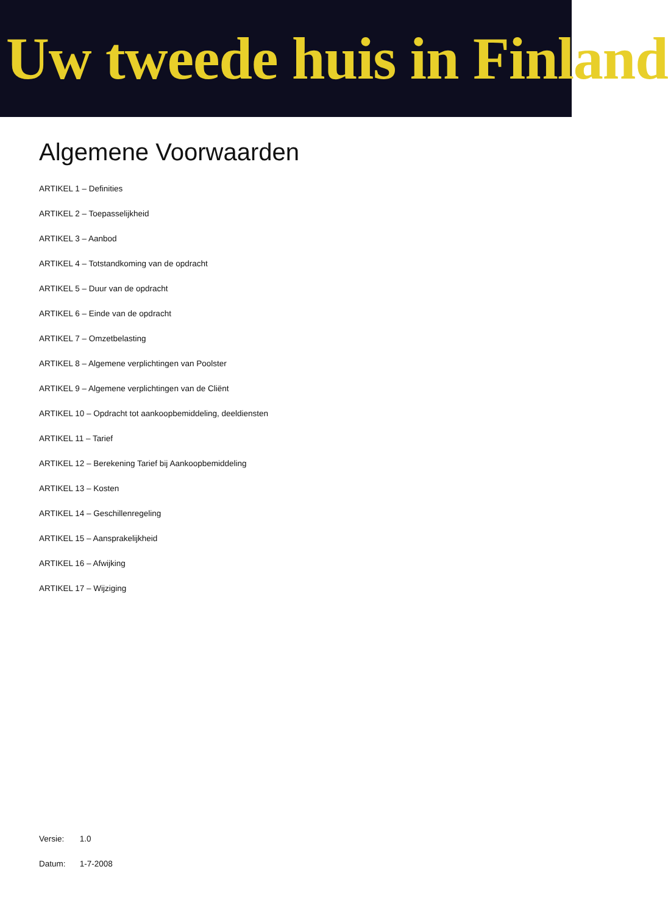Uw tweede huis in Finland
Algemene Voorwaarden
ARTIKEL 1 – Definities
ARTIKEL 2 – Toepasselijkheid
ARTIKEL 3 – Aanbod
ARTIKEL 4 – Totstandkoming van de opdracht
ARTIKEL 5 – Duur van de opdracht
ARTIKEL 6 – Einde van de opdracht
ARTIKEL 7 – Omzetbelasting
ARTIKEL 8 – Algemene verplichtingen van Poolster
ARTIKEL 9 – Algemene verplichtingen van de Cliënt
ARTIKEL 10 – Opdracht tot aankoopbemiddeling, deeldiensten
ARTIKEL 11 – Tarief
ARTIKEL 12 – Berekening Tarief bij Aankoopbemiddeling
ARTIKEL 13 – Kosten
ARTIKEL 14 – Geschillenregeling
ARTIKEL 15 – Aansprakelijkheid
ARTIKEL 16 – Afwijking
ARTIKEL 17 – Wijziging
Versie: 1.0
Datum: 1-7-2008